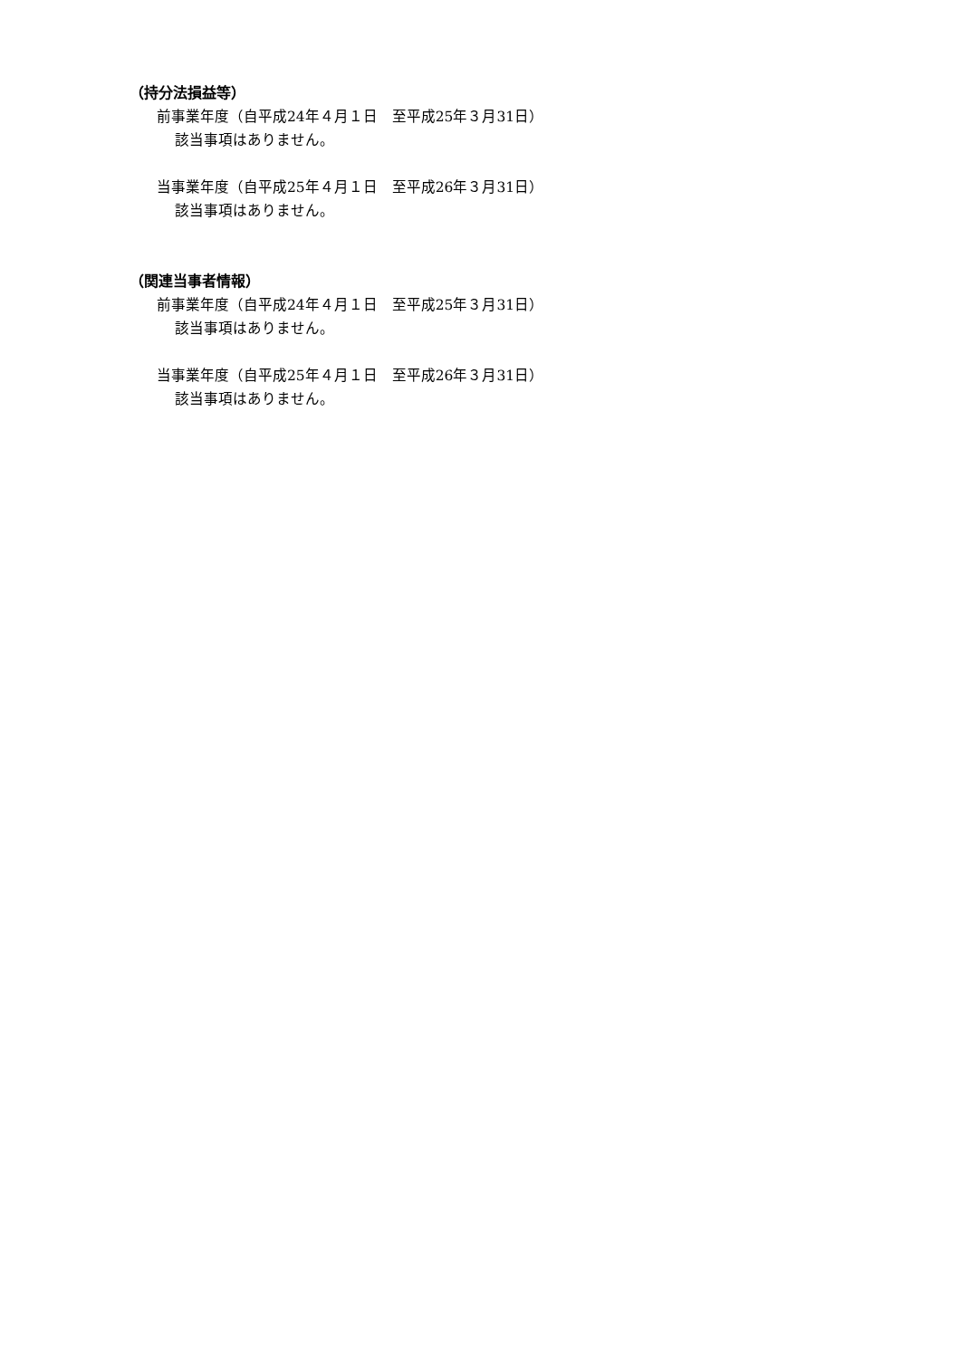（持分法損益等）
前事業年度（自平成24年４月１日　至平成25年３月31日）
該当事項はありません。
当事業年度（自平成25年４月１日　至平成26年３月31日）
該当事項はありません。
（関連当事者情報）
前事業年度（自平成24年４月１日　至平成25年３月31日）
該当事項はありません。
当事業年度（自平成25年４月１日　至平成26年３月31日）
該当事項はありません。